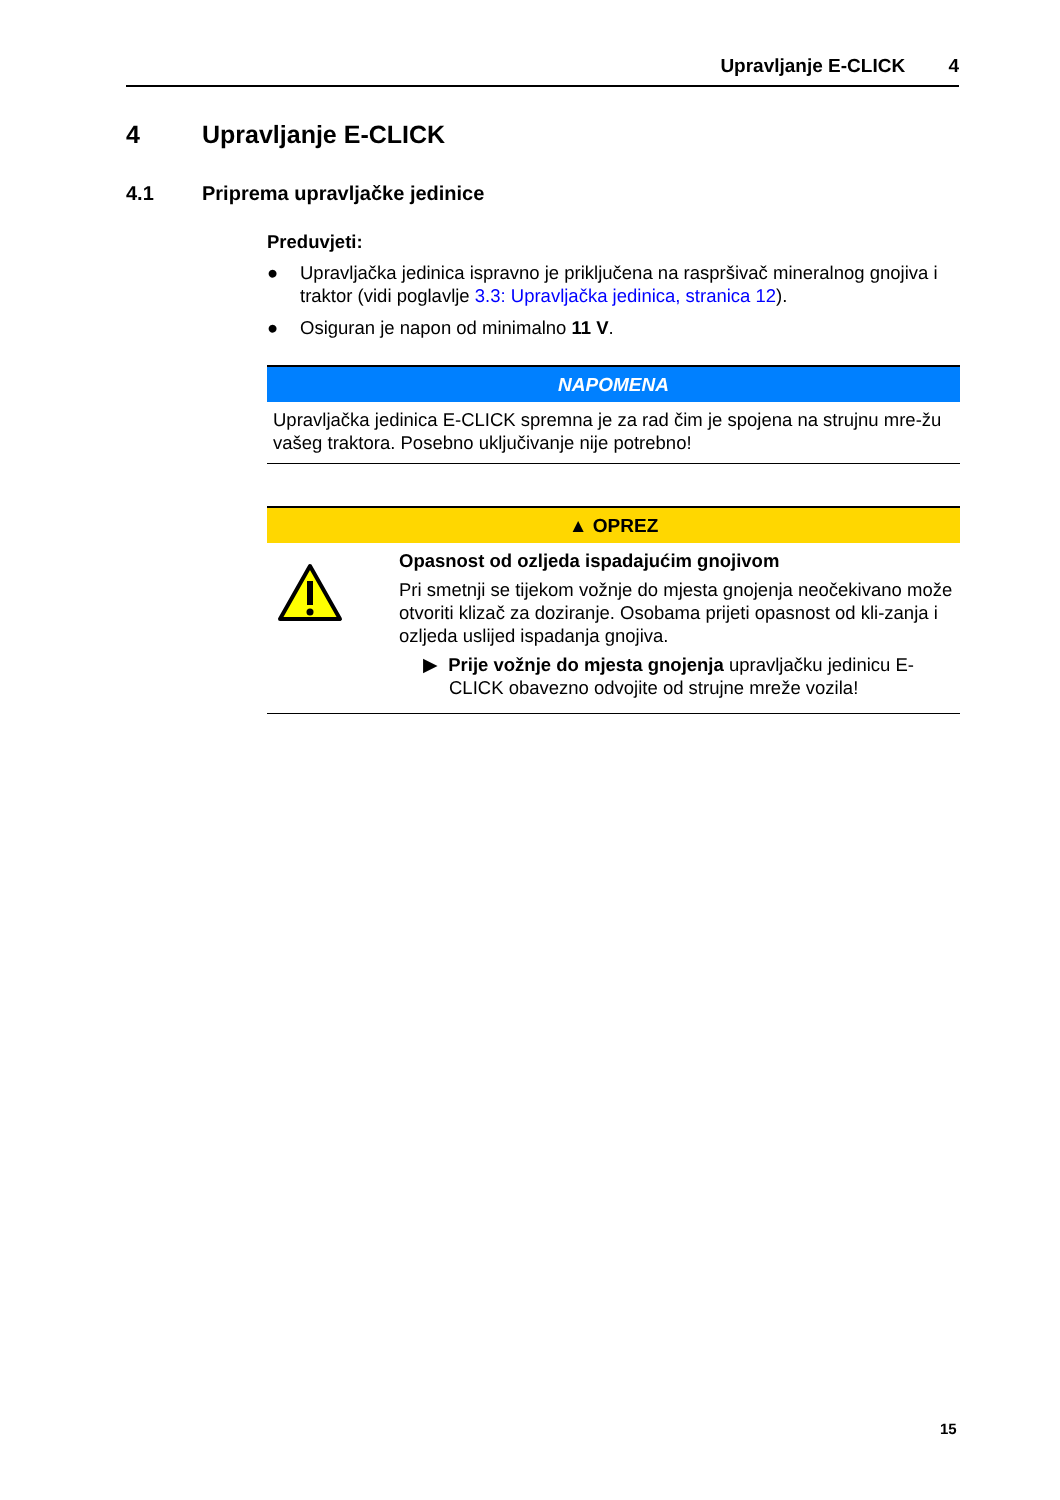Upravljanje E-CLICK 4
4 Upravljanje E-CLICK
4.1 Priprema upravljačke jedinice
Preduvjeti:
● Upravljačka jedinica ispravno je priključena na raspršivač mineralnog gnojiva i traktor (vidi poglavlje 3.3: Upravljačka jedinica, stranica 12).
● Osiguran je napon od minimalno 11 V.
NAPOMENA
Upravljačka jedinica E-CLICK spremna je za rad čim je spojena na strujnu mre-žu vašeg traktora. Posebno uključivanje nije potrebno!
▲ OPREZ
Opasnost od ozljeda ispadajućim gnojivom
Pri smetnji se tijekom vožnje do mjesta gnojenja neočekivano može otvoriti klizač za doziranje. Osobama prijeti opasnost od kli-zanja i ozljeda uslijed ispadanja gnojiva.
▶ Prije vožnje do mjesta gnojenja upravljačku jedinicu E-CLICK obavezno odvojite od strujne mreže vozila!
15